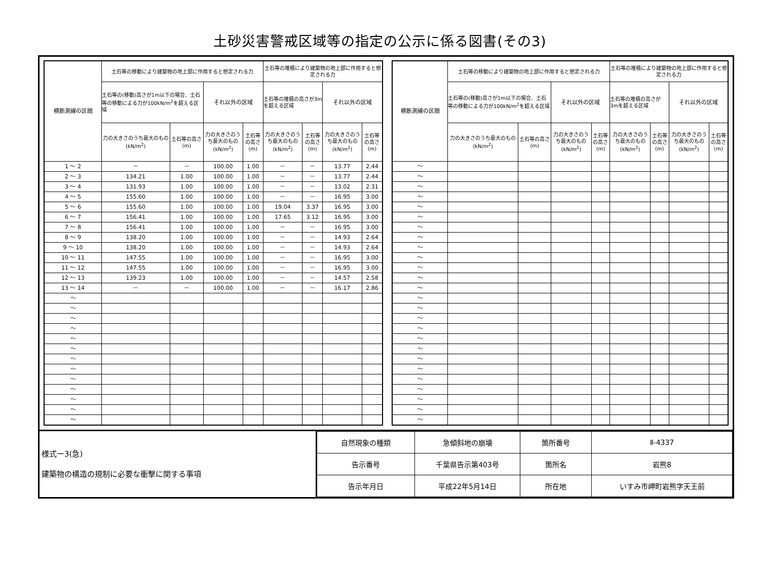土砂災害警戒区域等の指定の公示に係る図書(その3)
| 横断測線の区間 | 土石等の移動により建築物の地上部に作用すると想定される力 | | | | 土石等の堆積により建築物の地上部に作用すると想定される力 | | | |
| --- | --- | --- | --- | --- | --- | --- | --- | --- |
| | 土石等の(移動)高さが1m以下の場合、土石等の移動による力が100kN/m<sup>2</sup>を超える区域 | | それ以外の区域 | | 土石等の堆積の高さが3mを超える区域 | | それ以外の区域 | |
| | 力の大きさのうち最大のもの (kN/m<sup>2</sup>) | 土石等の高さ (m) | 力の大きさのうち最大のもの (kN/m<sup>2</sup>) | 土石等の高さ (m) | 力の大きさのうち最大のもの (kN/m<sup>2</sup>) | 土石等の高さ (m) | 力の大きさのうち最大のもの (kN/m<sup>2</sup>) | 土石等の高さ (m) |
| 1 ～ 2 | － | － | 100.00 | 1.00 | － | － | 13.77 | 2.44 |
| 2 ～ 3 | 134.21 | 1.00 | 100.00 | 1.00 | － | － | 13.77 | 2.44 |
| 3 ～ 4 | 131.93 | 1.00 | 100.00 | 1.00 | － | － | 13.02 | 2.31 |
| 4 ～ 5 | 155.60 | 1.00 | 100.00 | 1.00 | － | － | 16.95 | 3.00 |
| 5 ～ 6 | 155.60 | 1.00 | 100.00 | 1.00 | 19.04 | 3.37 | 16.95 | 3.00 |
| 6 ～ 7 | 156.41 | 1.00 | 100.00 | 1.00 | 17.65 | 3.12 | 16.95 | 3.00 |
| 7 ～ 8 | 156.41 | 1.00 | 100.00 | 1.00 | － | － | 16.95 | 3.00 |
| 8 ～ 9 | 138.20 | 1.00 | 100.00 | 1.00 | － | － | 14.93 | 2.64 |
| 9 ～ 10 | 138.20 | 1.00 | 100.00 | 1.00 | － | － | 14.93 | 2.64 |
| 10 ～ 11 | 147.55 | 1.00 | 100.00 | 1.00 | － | － | 16.95 | 3.00 |
| 11 ～ 12 | 147.55 | 1.00 | 100.00 | 1.00 | － | － | 16.95 | 3.00 |
| 12 ～ 13 | 139.23 | 1.00 | 100.00 | 1.00 | － | － | 14.57 | 2.58 |
| 13 ～ 14 | － | － | 100.00 | 1.00 | － | － | 16.17 | 2.86 |
| ～ | | | | | | | | |
| ～ | | | | | | | | |
| ～ | | | | | | | | |
| ～ | | | | | | | | |
| ～ | | | | | | | | |
| ～ | | | | | | | | |
| ～ | | | | | | | | |
| ～ | | | | | | | | |
| ～ | | | | | | | | |
| ～ | | | | | | | | |
| ～ | | | | | | | | |
| ～ | | | | | | | | |
| ～ | | | | | | | | |
| 横断測線の区間 | 土石等の移動により建築物の地上部に作用すると想定される力 | | | | 土石等の堆積により建築物の地上部に作用すると想定される力 | | | |
| --- | --- | --- | --- | --- | --- | --- | --- | --- |
| | 土石等の(移動)高さが1m以下の場合、土石等の移動による力が100kN/m<sup>2</sup>を超える区域 | | それ以外の区域 | | 土石等の堆積の高さが3mを超える区域 | | それ以外の区域 | |
| | 力の大きさのうち最大のもの (kN/m<sup>2</sup>) | 土石等の高さ (m) | 力の大きさのうち最大のもの (kN/m<sup>2</sup>) | 土石等の高さ (m) | 力の大きさのうち最大のもの (kN/m<sup>2</sup>) | 土石等の高さ (m) | 力の大きさのうち最大のもの (kN/m<sup>2</sup>) | 土石等の高さ (m) |
| ～ | | | | | | | | |
| ～ | | | | | | | | |
| ～ | | | | | | | | |
| ～ | | | | | | | | |
| ～ | | | | | | | | |
| ～ | | | | | | | | |
| ～ | | | | | | | | |
| ～ | | | | | | | | |
| ～ | | | | | | | | |
| ～ | | | | | | | | |
| ～ | | | | | | | | |
| ～ | | | | | | | | |
| ～ | | | | | | | | |
| ～ | | | | | | | | |
| ～ | | | | | | | | |
| ～ | | | | | | | | |
| ～ | | | | | | | | |
| ～ | | | | | | | | |
| ～ | | | | | | | | |
| ～ | | | | | | | | |
| ～ | | | | | | | | |
| ～ | | | | | | | | |
| ～ | | | | | | | | |
| ～ | | | | | | | | |
| ～ | | | | | | | | |
| ～ | | | | | | | | |
様式ー3(急)
建築物の構造の規制に必要な衝撃に関する事項
| 自然現象の種類 | 急傾斜地の崩壊 | 箇所番号 | Ⅱ-4337 |
| 告示番号 | 千葉県告示第403号 | 箇所名 | 岩熊8 |
| 告示年月日 | 平成22年5月14日 | 所在地 | いすみ市岬町岩熊字天王前 |